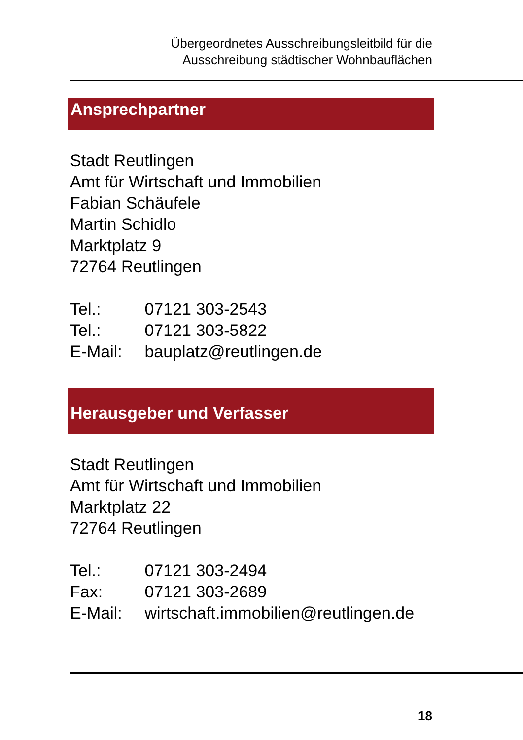Übergeordnetes Ausschreibungsleitbild für die
Ausschreibung städtischer Wohnbauflächen
Ansprechpartner
Stadt Reutlingen
Amt für Wirtschaft und Immobilien
Fabian Schäufele
Martin Schidlo
Marktplatz 9
72764 Reutlingen
Tel.: 07121 303-2543
Tel.: 07121 303-5822
E-Mail: bauplatz@reutlingen.de
Herausgeber und Verfasser
Stadt Reutlingen
Amt für Wirtschaft und Immobilien
Marktplatz 22
72764 Reutlingen
Tel.: 07121 303-2494
Fax: 07121 303-2689
E-Mail: wirtschaft.immobilien@reutlingen.de
18